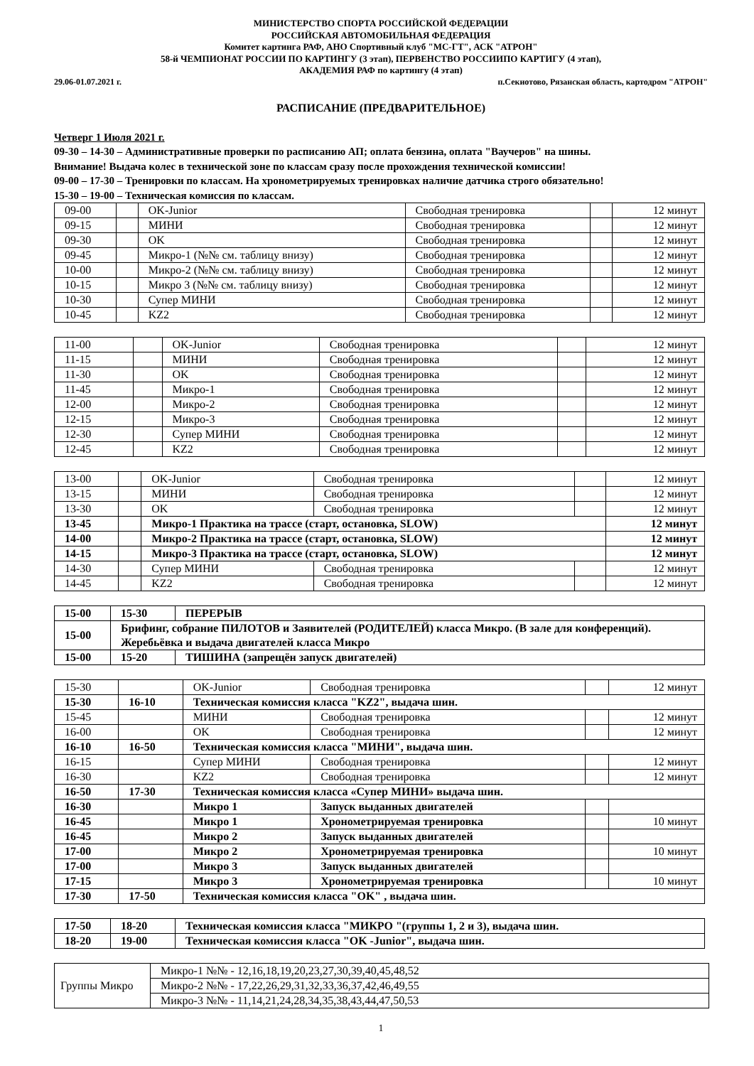МИНИСТЕРСТВО СПОРТА РОССИЙСКОЙ ФЕДЕРАЦИИ
РОССИЙСКАЯ АВТОМОБИЛЬНАЯ ФЕДЕРАЦИЯ
Комитет картинга РАФ, АНО Спортивный клуб "МС-ГТ", АСК "АТРОН"
58-й ЧЕМПИОНАТ РОССИИ ПО КАРТИНГУ (3 этап), ПЕРВЕНСТВО РОССИИПО КАРТИГУ (4 этап),
АКАДЕМИЯ РАФ по картингу (4 этап)
29.06-01.07.2021 г. п.Секиотово, Рязанская область, картодром "АТРОН"
РАСПИСАНИЕ (ПРЕДВАРИТЕЛЬНОЕ)
Четверг 1 Июля 2021 г.
09-30 – 14-30 – Административные проверки по расписанию АП; оплата бензина, оплата "Ваучеров" на шины.
Внимание! Выдача колес в технической зоне по классам сразу после прохождения технической комиссии!
09-00 – 17-30 – Тренировки по классам. На хронометрируемых тренировках наличие датчика строго обязательно!
15-30 – 19-00 – Техническая комиссия по классам.
| 09-00 | | OK-Junior | Свободная тренировка | | 12 минут |
| 09-15 | | МИНИ | Свободная тренировка | | 12 минут |
| 09-30 | | OK | Свободная тренировка | | 12 минут |
| 09-45 | | Микро-1 (№№ см. таблицу внизу) | Свободная тренировка | | 12 минут |
| 10-00 | | Микро-2 (№№ см. таблицу внизу) | Свободная тренировка | | 12 минут |
| 10-15 | | Микро 3 (№№ см. таблицу внизу) | Свободная тренировка | | 12 минут |
| 10-30 | | Супер МИНИ | Свободная тренировка | | 12 минут |
| 10-45 | | KZ2 | Свободная тренировка | | 12 минут |
| 11-00 | | OK-Junior | Свободная тренировка | | 12 минут |
| 11-15 | | МИНИ | Свободная тренировка | | 12 минут |
| 11-30 | | OK | Свободная тренировка | | 12 минут |
| 11-45 | | Микро-1 | Свободная тренировка | | 12 минут |
| 12-00 | | Микро-2 | Свободная тренировка | | 12 минут |
| 12-15 | | Микро-3 | Свободная тренировка | | 12 минут |
| 12-30 | | Супер МИНИ | Свободная тренировка | | 12 минут |
| 12-45 | | KZ2 | Свободная тренировка | | 12 минут |
| 13-00 | | OK-Junior | Свободная тренировка | | 12 минут |
| 13-15 | | МИНИ | Свободная тренировка | | 12 минут |
| 13-30 | | OK | Свободная тренировка | | 12 минут |
| 13-45 | | Микро-1 Практика на трассе (старт, остановка, SLOW) | | | 12 минут |
| 14-00 | | Микро-2 Практика на трассе (старт, остановка, SLOW) | | | 12 минут |
| 14-15 | | Микро-3 Практика на трассе (старт, остановка, SLOW) | | | 12 минут |
| 14-30 | | Супер МИНИ | Свободная тренировка | | 12 минут |
| 14-45 | | KZ2 | Свободная тренировка | | 12 минут |
| 15-00 | 15-30 | ПЕРЕРЫВ |
| 15-00 | Брифинг, собрание ПИЛОТОВ и Заявителей (РОДИТЕЛЕЙ) класса Микро. (В зале для конференций). Жеребьёвка и выдача двигателей класса Микро | |
| 15-00 | 15-20 | ТИШИНА (запрещён запуск двигателей) |
| 15-30 | | OK-Junior | Свободная тренировка | | 12 минут |
| 15-30 | 16-10 | Техническая комиссия класса "KZ2", выдача шин. | | | |
| 15-45 | | МИНИ | Свободная тренировка | | 12 минут |
| 16-00 | | OK | Свободная тренировка | | 12 минут |
| 16-10 | 16-50 | Техническая комиссия класса "МИНИ", выдача шин. | | | |
| 16-15 | | Супер МИНИ | Свободная тренировка | | 12 минут |
| 16-30 | | KZ2 | Свободная тренировка | | 12 минут |
| 16-50 | 17-30 | Техническая комиссия класса «Супер МИНИ» выдача шин. | | | |
| 16-30 | | Микро 1 | Запуск выданных двигателей | | |
| 16-45 | | Микро 1 | Хронометрируемая тренировка | | 10 минут |
| 16-45 | | Микро 2 | Запуск выданных двигателей | | |
| 17-00 | | Микро 2 | Хронометрируемая тренировка | | 10 минут |
| 17-00 | | Микро 3 | Запуск выданных двигателей | | |
| 17-15 | | Микро 3 | Хронометрируемая тренировка | | 10 минут |
| 17-30 | 17-50 | Техническая комиссия класса "OK" , выдача шин. | | | |
| 17-50 | 18-20 | Техническая комиссия класса "МИКРО "(группы 1, 2 и 3), выдача шин. |
| 18-20 | 19-00 | Техническая комиссия класса "OK -Junior", выдача шин. |
| Группы Микро | Микро-1 №№ - 12,16,18,19,20,23,27,30,39,40,45,48,52 |
| | Микро-2 №№ - 17,22,26,29,31,32,33,36,37,42,46,49,55 |
| | Микро-3 №№ - 11,14,21,24,28,34,35,38,43,44,47,50,53 |
1